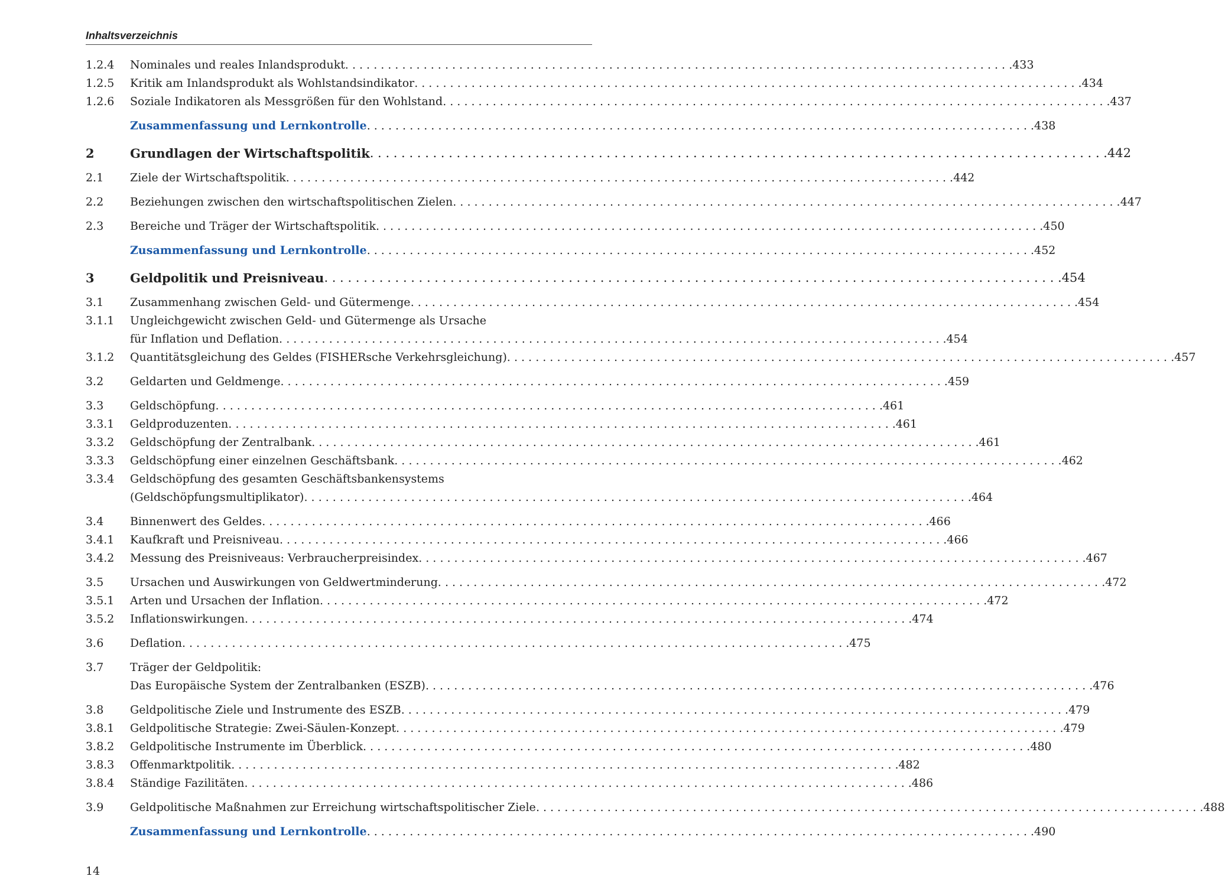Inhaltsverzeichnis
1.2.4 Nominales und reales Inlandsprodukt 433
1.2.5 Kritik am Inlandsprodukt als Wohlstandsindikator 434
1.2.6 Soziale Indikatoren als Messgrößen für den Wohlstand 437
Zusammenfassung und Lernkontrolle 438
2 Grundlagen der Wirtschaftspolitik 442
2.1 Ziele der Wirtschaftspolitik 442
2.2 Beziehungen zwischen den wirtschaftspolitischen Zielen 447
2.3 Bereiche und Träger der Wirtschaftspolitik 450
Zusammenfassung und Lernkontrolle 452
3 Geldpolitik und Preisniveau 454
3.1 Zusammenhang zwischen Geld- und Gütermenge 454
3.1.1 Ungleichgewicht zwischen Geld- und Gütermenge als Ursache
für Inflation und Deflation 454
3.1.2 Quantitätsgleichung des Geldes (FISHERsche Verkehrsgleichung) 457
3.2 Geldarten und Geldmenge 459
3.3 Geldschöpfung 461
3.3.1 Geldproduzenten 461
3.3.2 Geldschöpfung der Zentralbank 461
3.3.3 Geldschöpfung einer einzelnen Geschäftsbank 462
3.3.4 Geldschöpfung des gesamten Geschäftsbankensystems
(Geldschöpfungsmultiplikator) 464
3.4 Binnenwert des Geldes 466
3.4.1 Kaufkraft und Preisniveau 466
3.4.2 Messung des Preisniveaus: Verbraucherpreisindex 467
3.5 Ursachen und Auswirkungen von Geldwertminderung 472
3.5.1 Arten und Ursachen der Inflation 472
3.5.2 Inflationswirkungen 474
3.6 Deflation 475
3.7 Träger der Geldpolitik:
Das Europäische System der Zentralbanken (ESZB) 476
3.8 Geldpolitische Ziele und Instrumente des ESZB 479
3.8.1 Geldpolitische Strategie: Zwei-Säulen-Konzept 479
3.8.2 Geldpolitische Instrumente im Überblick 480
3.8.3 Offenmarktpolitik 482
3.8.4 Ständige Fazilitäten 486
3.9 Geldpolitische Maßnahmen zur Erreichung wirtschaftspolitischer Ziele 488
Zusammenfassung und Lernkontrolle 490
14